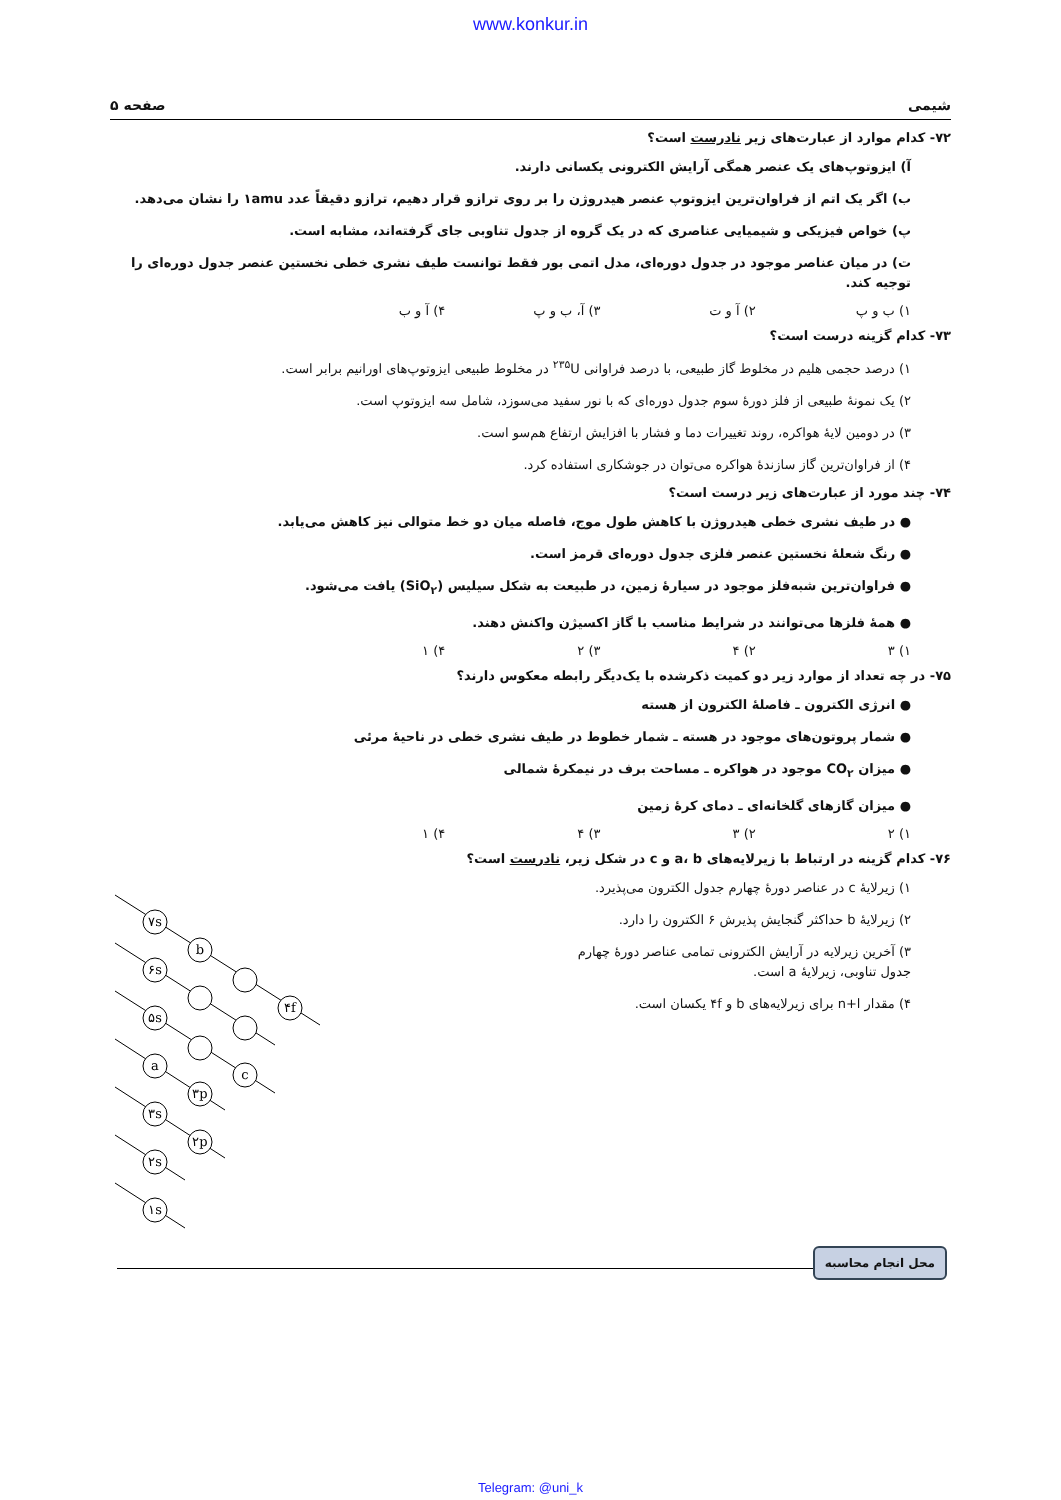www.konkur.in
شیمی صفحه ۵
۷۲- کدام موارد از عبارت‌های زیر نادرست است؟
آ) ایزوتوپ‌های یک عنصر همگی آرایش الکترونی یکسانی دارند.
ب) اگر یک اتم از فراوان‌ترین ایزوتوپ عنصر هیدروژن را بر روی ترازو قرار دهیم، ترازو دقیقاً عدد ۱amu را نشان می‌دهد.
پ) خواص فیزیکی و شیمیایی عناصری که در یک گروه از جدول تناوبی جای گرفته‌اند، مشابه است.
ت) در میان عناصر موجود در جدول دوره‌ای، مدل اتمی بور فقط توانست طیف نشری خطی نخستین عنصر جدول دوره‌ای را توجیه کند.
۱) ب و پ ۲) آ و ت ۳) آ، ب و پ ۴) آ و ب
۷۳- کدام گزینه درست است؟
۱) درصد حجمی هلیم در مخلوط گاز طبیعی، با درصد فراوانی <sup>۲۳۵</sup>U در مخلوط طبیعی ایزوتوپ‌های اورانیم برابر است.
۲) یک نمونهٔ طبیعی از فلز دورهٔ سوم جدول دوره‌ای که با نور سفید می‌سوزد، شامل سه ایزوتوپ است.
۳) در دومین لایهٔ هواکره، روند تغییرات دما و فشار با افزایش ارتفاع هم‌سو است.
۴) از فراوان‌ترین گاز سازندهٔ هواکره می‌توان در جوشکاری استفاده کرد.
۷۴- چند مورد از عبارت‌های زیر درست است؟
● در طیف نشری خطی هیدروژن با کاهش طول موج، فاصله میان دو خط متوالی نیز کاهش می‌یابد.
● رنگ شعلهٔ نخستین عنصر فلزی جدول دوره‌ای قرمز است.
● فراوان‌ترین شبه‌فلز موجود در سیارهٔ زمین، در طبیعت به شکل سیلیس (SiO<sub>۲</sub>) یافت می‌شود.
● همهٔ فلزها می‌توانند در شرایط مناسب با گاز اکسیژن واکنش دهند.
۱) ۳ ۲) ۴ ۳) ۲ ۴) ۱
۷۵- در چه تعداد از موارد زیر دو کمیت ذکرشده با یک‌دیگر رابطه معکوس دارند؟
● انرژی الکترون ـ فاصلهٔ الکترون از هسته
● شمار پروتون‌های موجود در هسته ـ شمار خطوط در طیف نشری خطی در ناحیهٔ مرئی
● میزان CO<sub>۲</sub> موجود در هواکره ـ مساحت برف در نیمکرهٔ شمالی
● میزان گازهای گلخانه‌ای ـ دمای کرهٔ زمین
۱) ۲ ۲) ۳ ۳) ۴ ۴) ۱
۷۶- کدام گزینه در ارتباط با زیرلایه‌های a، b و c در شکل زیر، نادرست است؟
۱) زیرلایهٔ c در عناصر دورهٔ چهارم جدول الکترون می‌پذیرد.
۲) زیرلایهٔ b حداکثر گنجایش پذیرش ۶ الکترون را دارد.
۳) آخرین زیرلایه در آرایش الکترونی تمامی عناصر دورهٔ چهارم
جدول تناوبی، زیرلایهٔ a است.
۴) مقدار n+l برای زیرلایه‌های b و ۴f یکسان است.
۷s
b
۴f
۶s
۵s
c
a
۳p
۳s
۲p
۲s
۱s
محل انجام محاسبه
Telegram: @uni_k